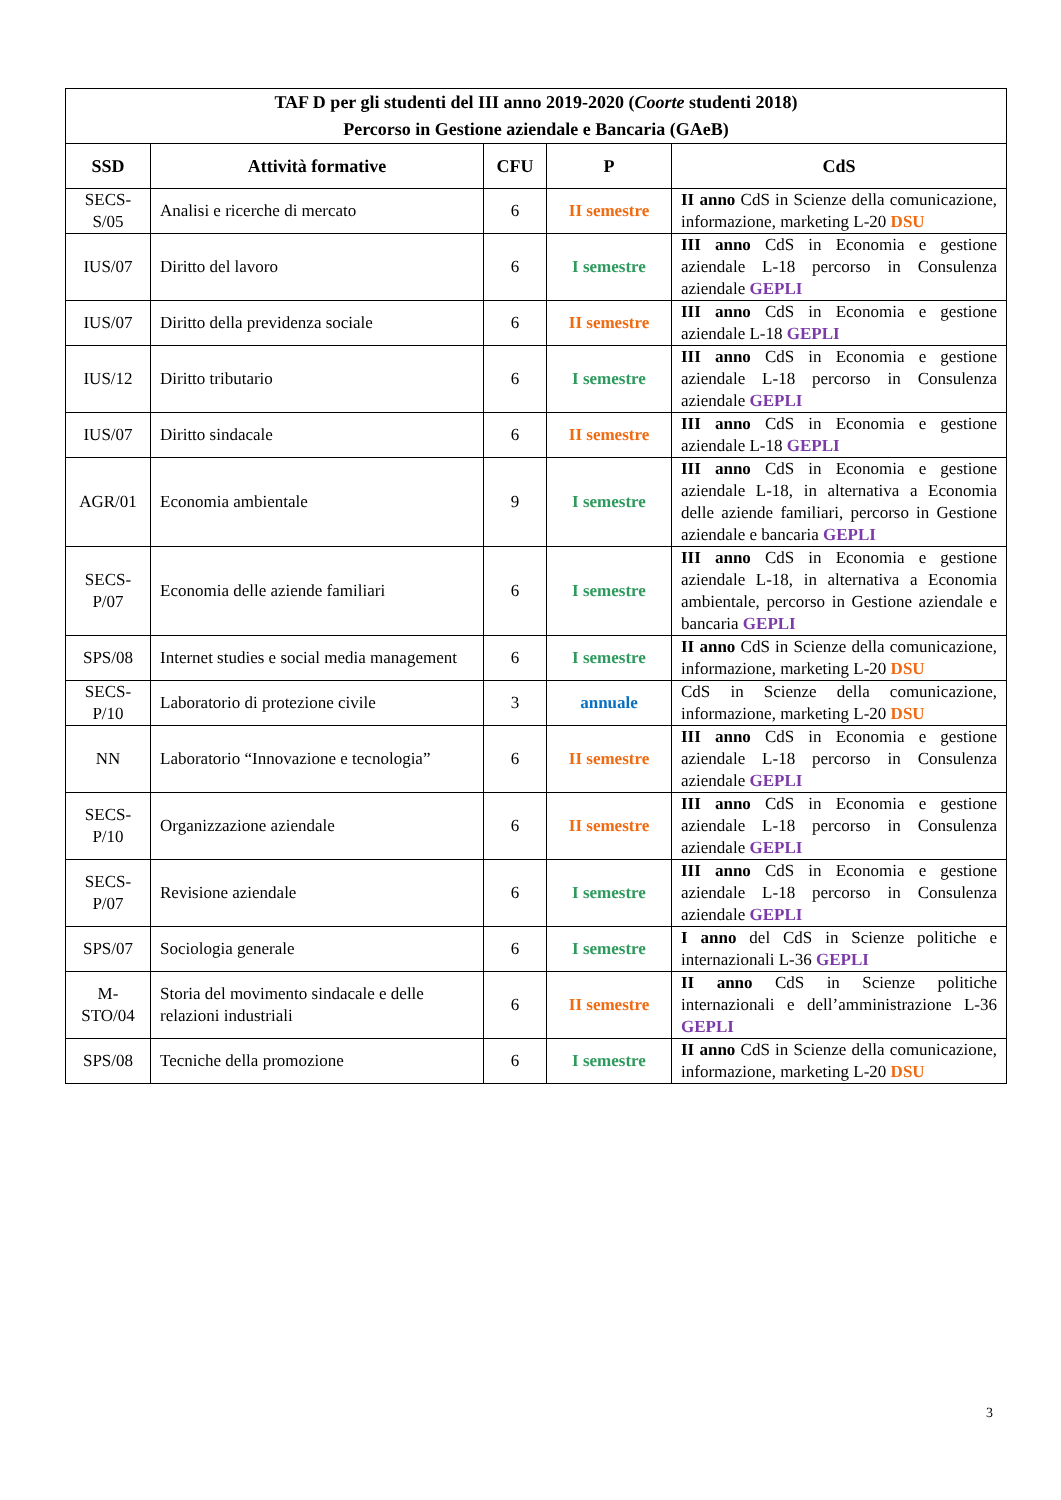| TAF D per gli studenti del III anno 2019-2020 ( Coorte studenti 2018) Percorso in Gestione aziendale e Bancaria (GAeB) | | | | |
| --- | --- | --- | --- | --- |
| SSD | Attività formative | CFU | P | CdS |
| SECS-S/05 | Analisi e ricerche di mercato | 6 | II semestre | II anno CdS in Scienze della comunicazione, informazione, marketing L-20 DSU |
| IUS/07 | Diritto del lavoro | 6 | I semestre | III anno CdS in Economia e gestione aziendale L-18 percorso in Consulenza aziendale GEPLI |
| IUS/07 | Diritto della previdenza sociale | 6 | II semestre | III anno CdS in Economia e gestione aziendale L-18 GEPLI |
| IUS/12 | Diritto tributario | 6 | I semestre | III anno CdS in Economia e gestione aziendale L-18 percorso in Consulenza aziendale GEPLI |
| IUS/07 | Diritto sindacale | 6 | II semestre | III anno CdS in Economia e gestione aziendale L-18 GEPLI |
| AGR/01 | Economia ambientale | 9 | I semestre | III anno CdS in Economia e gestione aziendale L-18, in alternativa a Economia delle aziende familiari, percorso in Gestione aziendale e bancaria GEPLI |
| SECS-P/07 | Economia delle aziende familiari | 6 | I semestre | III anno CdS in Economia e gestione aziendale L-18, in alternativa a Economia ambientale, percorso in Gestione aziendale e bancaria GEPLI |
| SPS/08 | Internet studies e social media management | 6 | I semestre | II anno CdS in Scienze della comunicazione, informazione, marketing L-20 DSU |
| SECS-P/10 | Laboratorio di protezione civile | 3 | annuale | CdS in Scienze della comunicazione, informazione, marketing L-20 DSU |
| NN | Laboratorio “Innovazione e tecnologia” | 6 | II semestre | III anno CdS in Economia e gestione aziendale L-18 percorso in Consulenza aziendale GEPLI |
| SECS-P/10 | Organizzazione aziendale | 6 | II semestre | III anno CdS in Economia e gestione aziendale L-18 percorso in Consulenza aziendale GEPLI |
| SECS-P/07 | Revisione aziendale | 6 | I semestre | III anno CdS in Economia e gestione aziendale L-18 percorso in Consulenza aziendale GEPLI |
| SPS/07 | Sociologia generale | 6 | I semestre | I anno del CdS in Scienze politiche e internazionali L-36 GEPLI |
| M-STO/04 | Storia del movimento sindacale e delle relazioni industriali | 6 | II semestre | II anno CdS in Scienze politiche internazionali e dell’amministrazione L-36 GEPLI |
| SPS/08 | Tecniche della promozione | 6 | I semestre | II anno CdS in Scienze della comunicazione, informazione, marketing L-20 DSU |
3